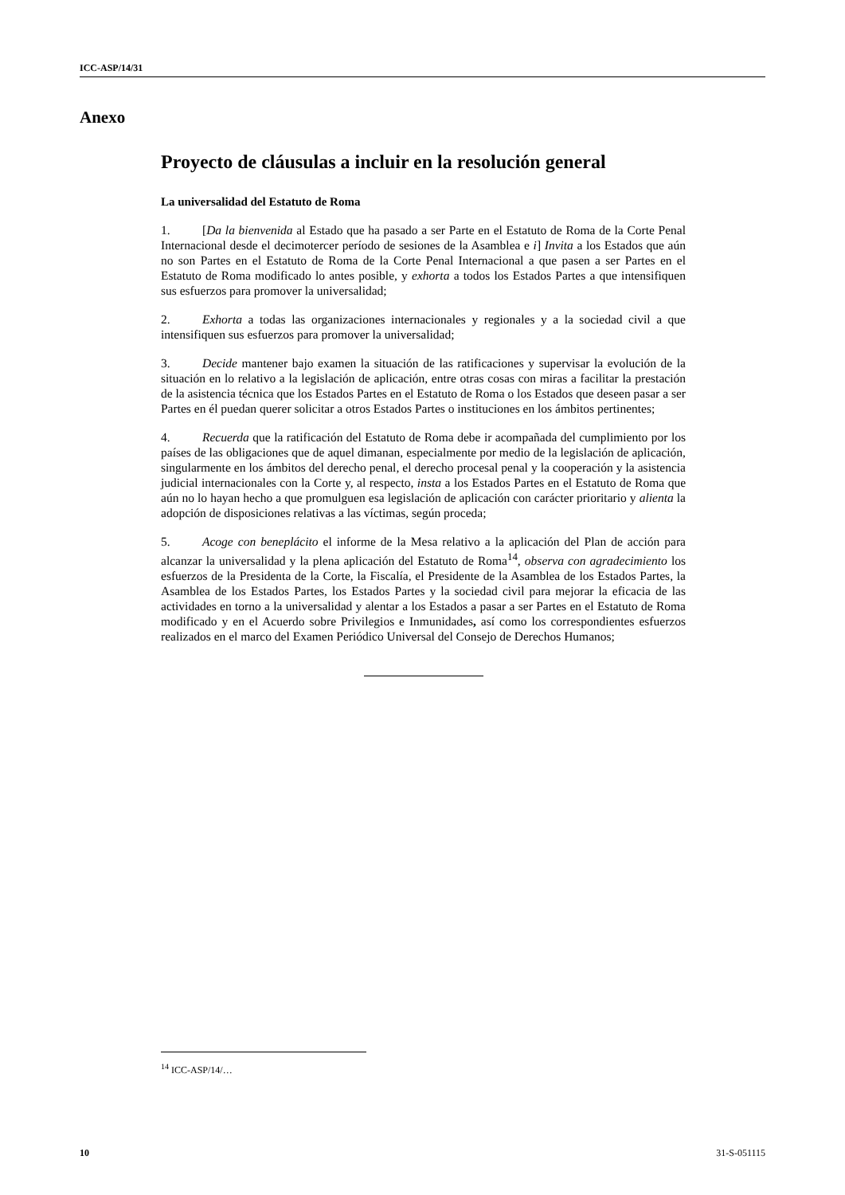ICC-ASP/14/31
Anexo
Proyecto de cláusulas a incluir en la resolución general
La universalidad del Estatuto de Roma
1. [Da la bienvenida al Estado que ha pasado a ser Parte en el Estatuto de Roma de la Corte Penal Internacional desde el decimotercer período de sesiones de la Asamblea e i] Invita a los Estados que aún no son Partes en el Estatuto de Roma de la Corte Penal Internacional a que pasen a ser Partes en el Estatuto de Roma modificado lo antes posible, y exhorta a todos los Estados Partes a que intensifiquen sus esfuerzos para promover la universalidad;
2. Exhorta a todas las organizaciones internacionales y regionales y a la sociedad civil a que intensifiquen sus esfuerzos para promover la universalidad;
3. Decide mantener bajo examen la situación de las ratificaciones y supervisar la evolución de la situación en lo relativo a la legislación de aplicación, entre otras cosas con miras a facilitar la prestación de la asistencia técnica que los Estados Partes en el Estatuto de Roma o los Estados que deseen pasar a ser Partes en él puedan querer solicitar a otros Estados Partes o instituciones en los ámbitos pertinentes;
4. Recuerda que la ratificación del Estatuto de Roma debe ir acompañada del cumplimiento por los países de las obligaciones que de aquel dimanan, especialmente por medio de la legislación de aplicación, singularmente en los ámbitos del derecho penal, el derecho procesal penal y la cooperación y la asistencia judicial internacionales con la Corte y, al respecto, insta a los Estados Partes en el Estatuto de Roma que aún no lo hayan hecho a que promulguen esa legislación de aplicación con carácter prioritario y alienta la adopción de disposiciones relativas a las víctimas, según proceda;
5. Acoge con beneplácito el informe de la Mesa relativo a la aplicación del Plan de acción para alcanzar la universalidad y la plena aplicación del Estatuto de Roma<sup>14</sup>, observa con agradecimiento los esfuerzos de la Presidenta de la Corte, la Fiscalía, el Presidente de la Asamblea de los Estados Partes, la Asamblea de los Estados Partes, los Estados Partes y la sociedad civil para mejorar la eficacia de las actividades en torno a la universalidad y alentar a los Estados a pasar a ser Partes en el Estatuto de Roma modificado y en el Acuerdo sobre Privilegios e Inmunidades, así como los correspondientes esfuerzos realizados en el marco del Examen Periódico Universal del Consejo de Derechos Humanos;
<sup>14</sup> ICC-ASP/14/…
10 31-S-051115